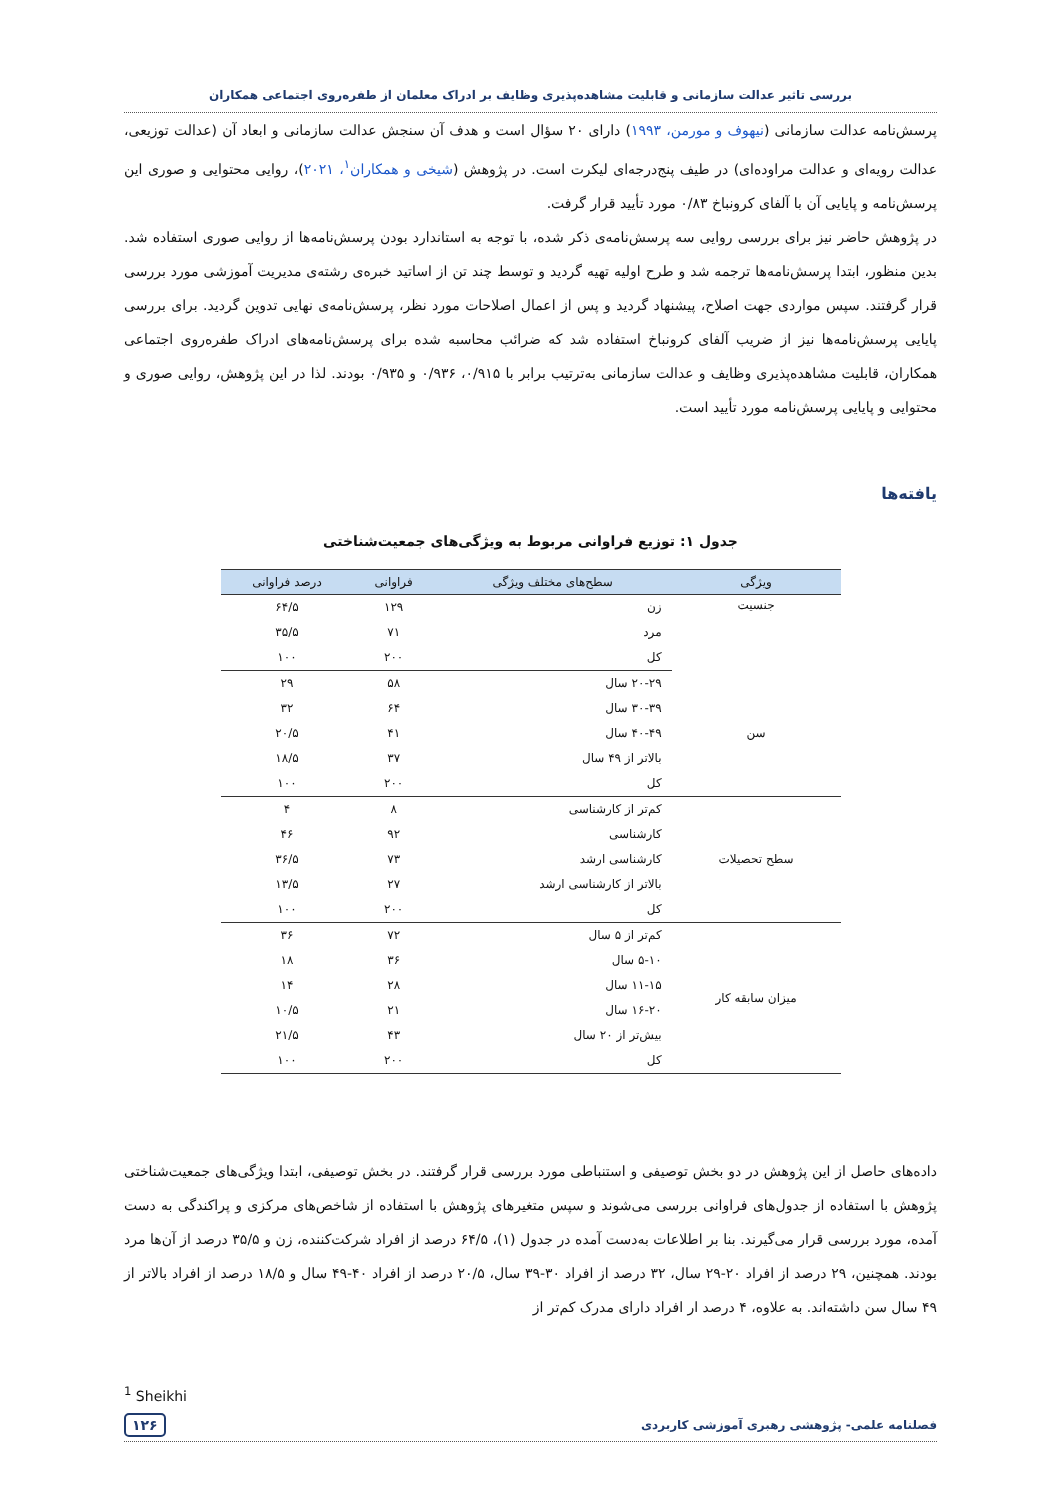بررسی تاثیر عدالت سازمانی و قابلیت مشاهده‌پذیری وظایف بر ادراک معلمان از طفره‌روی اجتماعی همکاران
پرسش‌نامه عدالت سازمانی (نیهوف و مورمن، ۱۹۹۳) دارای ۲۰ سؤال است و هدف آن سنجش عدالت سازمانی و ابعاد آن (عدالت توزیعی، عدالت رویه‌ای و عدالت مراوده‌ای) در طیف پنج‌درجه‌ای لیکرت است. در پژوهش (شیخی و همکاران<sup>۱</sup>، ۲۰۲۱)، روایی محتوایی و صوری این پرسش‌نامه و پایایی آن با آلفای کرونباخ ۰/۸۳ مورد تأیید قرار گرفت.
در پژوهش حاضر نیز برای بررسی روایی سه پرسش‌نامه‌ی ذکر شده، با توجه به استاندارد بودن پرسش‌نامه‌ها از روایی صوری استفاده شد. بدین منظور، ابتدا پرسش‌نامه‌ها ترجمه شد و طرح اولیه تهیه گردید و توسط چند تن از اساتید خبره‌ی رشته‌ی مدیریت آموزشی مورد بررسی قرار گرفتند. سپس مواردی جهت اصلاح، پیشنهاد گردید و پس از اعمال اصلاحات مورد نظر، پرسش‌نامه‌ی نهایی تدوین گردید. برای بررسی پایایی پرسش‌نامه‌ها نیز از ضریب آلفای کرونباخ استفاده شد که ضرائب محاسبه شده برای پرسش‌نامه‌های ادراک طفره‌روی اجتماعی همکاران، قابلیت مشاهده‌پذیری وظایف و عدالت سازمانی به‌ترتیب برابر با ۰/۹۱۵، ۰/۹۳۶ و ۰/۹۳۵ بودند. لذا در این پژوهش، روایی صوری و محتوایی و پایایی پرسش‌نامه مورد تأیید است.
یافته‌ها
جدول ۱: توزیع فراوانی مربوط به ویژگی‌های جمعیت‌شناختی
| ویژگی | سطح‌های مختلف ویژگی | فراوانی | درصد فراوانی |
| --- | --- | --- | --- |
| جنسیت | زن | ۱۲۹ | ۶۴/۵ |
| | مرد | ۷۱ | ۳۵/۵ |
| | کل | ۲۰۰ | ۱۰۰ |
| سن | ۲۰-۲۹ سال | ۵۸ | ۲۹ |
| | ۳۰-۳۹ سال | ۶۴ | ۳۲ |
| | ۴۰-۴۹ سال | ۴۱ | ۲۰/۵ |
| | بالاتر از ۴۹ سال | ۳۷ | ۱۸/۵ |
| | کل | ۲۰۰ | ۱۰۰ |
| سطح تحصیلات | کم‌تر از کارشناسی | ۸ | ۴ |
| | کارشناسی | ۹۲ | ۴۶ |
| | کارشناسی ارشد | ۷۳ | ۳۶/۵ |
| | بالاتر از کارشناسی ارشد | ۲۷ | ۱۳/۵ |
| | کل | ۲۰۰ | ۱۰۰ |
| میزان سابقه کار | کم‌تر از ۵ سال | ۷۲ | ۳۶ |
| | ۵-۱۰ سال | ۳۶ | ۱۸ |
| | ۱۱-۱۵ سال | ۲۸ | ۱۴ |
| | ۱۶-۲۰ سال | ۲۱ | ۱۰/۵ |
| | بیش‌تر از ۲۰ سال | ۴۳ | ۲۱/۵ |
| | کل | ۲۰۰ | ۱۰۰ |
داده‌های حاصل از این پژوهش در دو بخش توصیفی و استنباطی مورد بررسی قرار گرفتند. در بخش توصیفی، ابتدا ویژگی‌های جمعیت‌شناختی پژوهش با استفاده از جدول‌های فراوانی بررسی می‌شوند و سپس متغیرهای پژوهش با استفاده از شاخص‌های مرکزی و پراکندگی به دست آمده، مورد بررسی قرار می‌گیرند. بنا بر اطلاعات به‌دست آمده در جدول (۱)، ۶۴/۵ درصد از افراد شرکت‌کننده، زن و ۳۵/۵ درصد از آن‌ها مرد بودند. همچنین، ۲۹ درصد از افراد ۲۰-۲۹ سال، ۳۲ درصد از افراد ۳۰-۳۹ سال، ۲۰/۵ درصد از افراد ۴۰-۴۹ سال و ۱۸/۵ درصد از افراد بالاتر از ۴۹ سال سن داشته‌اند. به علاوه، ۴ درصد ار افراد دارای مدرک کم‌تر از
<sup>1</sup> Sheikhi
فصلنامه علمی- پژوهشی رهبری آموزشی کاربردی ۱۲۶